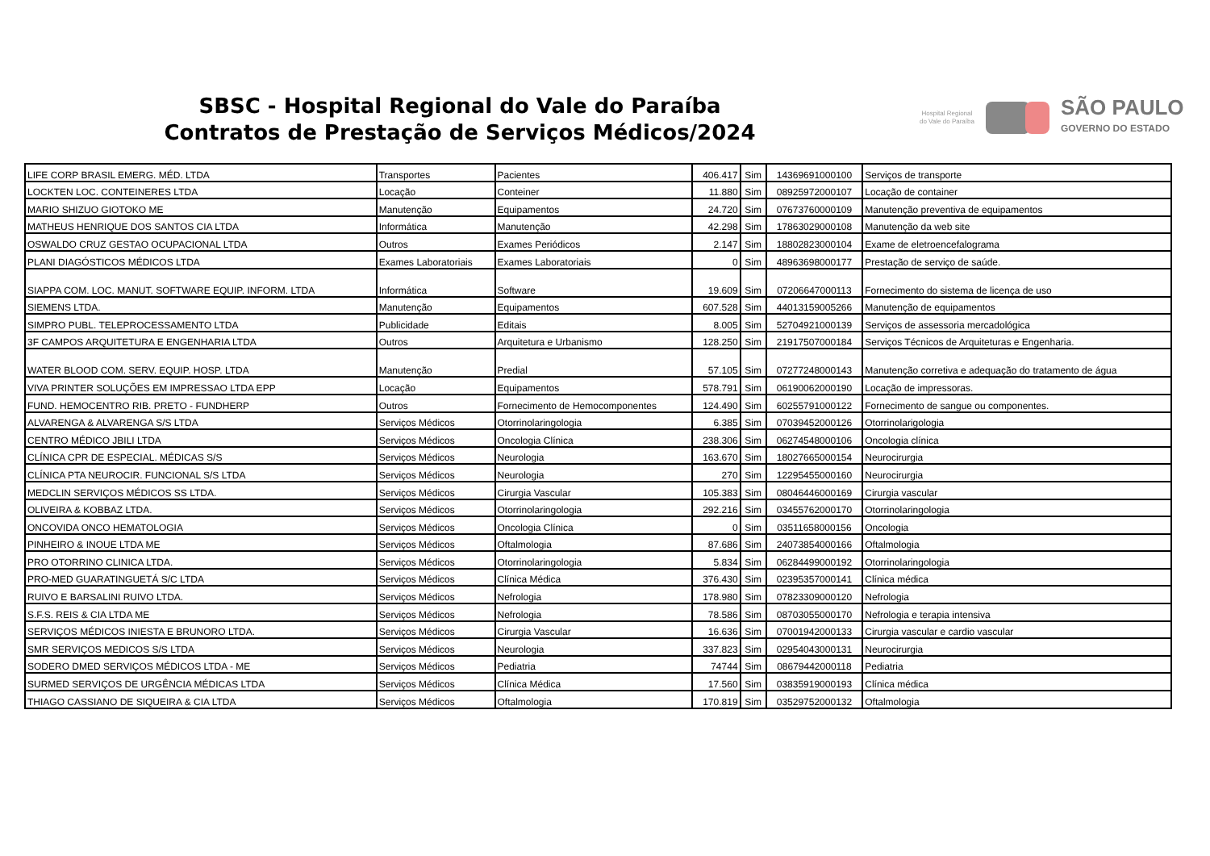SBSC - Hospital Regional do Vale do Paraíba
Contratos de Prestação de Serviços Médicos/2024
Hospital Regional
do Vale do Paraíba
SÃO PAULO
GOVERNO DO ESTADO
| LIFE CORP BRASIL EMERG. MÉD. LTDA | Transportes | Pacientes | 406.417 | Sim | 14369691000100 | Serviços de transporte |
| LOCKTEN LOC. CONTEINERES LTDA | Locação | Conteiner | 11.880 | Sim | 08925972000107 | Locação de container |
| MARIO SHIZUO GIOTOKO ME | Manutenção | Equipamentos | 24.720 | Sim | 07673760000109 | Manutenção preventiva de equipamentos |
| MATHEUS HENRIQUE DOS SANTOS CIA LTDA | Informática | Manutenção | 42.298 | Sim | 17863029000108 | Manutenção da web site |
| OSWALDO CRUZ GESTAO OCUPACIONAL LTDA | Outros | Exames Periódicos | 2.147 | Sim | 18802823000104 | Exame de eletroencefalograma |
| PLANI DIAGÓSTICOS MÉDICOS LTDA | Exames Laboratoriais | Exames Laboratoriais | 0 | Sim | 48963698000177 | Prestação de serviço de saúde. |
| SIAPPA COM. LOC. MANUT. SOFTWARE EQUIP. INFORM. LTDA | Informática | Software | 19.609 | Sim | 07206647000113 | Fornecimento do sistema de licença de uso |
| SIEMENS LTDA. | Manutenção | Equipamentos | 607.528 | Sim | 44013159005266 | Manutenção de equipamentos |
| SIMPRO PUBL. TELEPROCESSAMENTO LTDA | Publicidade | Editais | 8.005 | Sim | 52704921000139 | Serviços de assessoria mercadológica |
| 3F CAMPOS ARQUITETURA E ENGENHARIA LTDA | Outros | Arquitetura e Urbanismo | 128.250 | Sim | 21917507000184 | Serviços Técnicos de Arquiteturas e Engenharia. |
| WATER BLOOD COM. SERV. EQUIP. HOSP. LTDA | Manutenção | Predial | 57.105 | Sim | 07277248000143 | Manutenção corretiva e adequação do tratamento de água |
| VIVA PRINTER SOLUÇÕES EM IMPRESSAO LTDA EPP | Locação | Equipamentos | 578.791 | Sim | 06190062000190 | Locação de impressoras. |
| FUND. HEMOCENTRO RIB. PRETO - FUNDHERP | Outros | Fornecimento de Hemocomponentes | 124.490 | Sim | 60255791000122 | Fornecimento de sangue ou componentes. |
| ALVARENGA & ALVARENGA S/S LTDA | Serviços Médicos | Otorrinolaringologia | 6.385 | Sim | 07039452000126 | Otorrinolarigologia |
| CENTRO MÉDICO JBILI LTDA | Serviços Médicos | Oncologia Clínica | 238.306 | Sim | 06274548000106 | Oncologia clínica |
| CLÍNICA CPR DE ESPECIAL. MÉDICAS S/S | Serviços Médicos | Neurologia | 163.670 | Sim | 18027665000154 | Neurocirurgia |
| CLÍNICA PTA NEUROCIR. FUNCIONAL S/S LTDA | Serviços Médicos | Neurologia | 270 | Sim | 12295455000160 | Neurocirurgia |
| MEDCLIN SERVIÇOS MÉDICOS SS LTDA. | Serviços Médicos | Cirurgia Vascular | 105.383 | Sim | 08046446000169 | Cirurgia vascular |
| OLIVEIRA & KOBBAZ LTDA. | Serviços Médicos | Otorrinolaringologia | 292.216 | Sim | 03455762000170 | Otorrinolaringologia |
| ONCOVIDA ONCO HEMATOLOGIA | Serviços Médicos | Oncologia Clínica | 0 | Sim | 03511658000156 | Oncologia |
| PINHEIRO & INOUE LTDA ME | Serviços Médicos | Oftalmologia | 87.686 | Sim | 24073854000166 | Oftalmologia |
| PRO OTORRINO CLINICA LTDA. | Serviços Médicos | Otorrinolaringologia | 5.834 | Sim | 06284499000192 | Otorrinolaringologia |
| PRO-MED GUARATINGUETÁ S/C LTDA | Serviços Médicos | Clínica Médica | 376.430 | Sim | 02395357000141 | Clínica médica |
| RUIVO E BARSALINI RUIVO LTDA. | Serviços Médicos | Nefrologia | 178.980 | Sim | 07823309000120 | Nefrologia |
| S.F.S. REIS & CIA LTDA ME | Serviços Médicos | Nefrologia | 78.586 | Sim | 08703055000170 | Nefrologia e terapia intensiva |
| SERVIÇOS MÉDICOS INIESTA E BRUNORO LTDA. | Serviços Médicos | Cirurgia Vascular | 16.636 | Sim | 07001942000133 | Cirurgia vascular e cardio vascular |
| SMR SERVIÇOS MEDICOS S/S LTDA | Serviços Médicos | Neurologia | 337.823 | Sim | 02954043000131 | Neurocirurgia |
| SODERO DMED SERVIÇOS MÉDICOS LTDA - ME | Serviços Médicos | Pediatria | 74744 | Sim | 08679442000118 | Pediatria |
| SURMED SERVIÇOS DE URGÊNCIA MÉDICAS LTDA | Serviços Médicos | Clínica Médica | 17.560 | Sim | 03835919000193 | Clínica médica |
| THIAGO CASSIANO DE SIQUEIRA & CIA LTDA | Serviços Médicos | Oftalmologia | 170.819 | Sim | 03529752000132 | Oftalmologia |